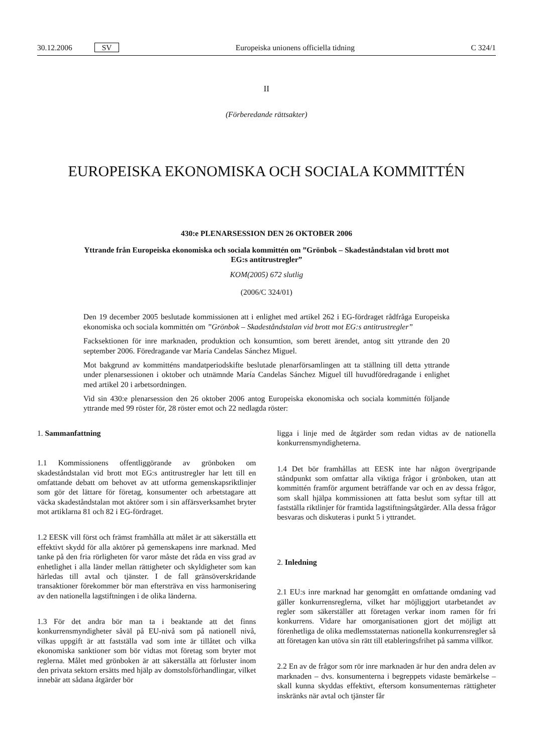30.12.2006 SV Europeiska unionens officiella tidning C 324/1
II
(Förberedande rättsakter)
EUROPEISKA EKONOMISKA OCH SOCIALA KOMMITTÉN
430:e PLENARSESSION DEN 26 OKTOBER 2006
Yttrande från Europeiska ekonomiska och sociala kommittén om ”Grönbok – Skadeståndstalan vid brott mot EG:s antitrustregler”
KOM(2005) 672 slutlig
(2006/C 324/01)
Den 19 december 2005 beslutade kommissionen att i enlighet med artikel 262 i EG-fördraget rådfråga Europeiska ekonomiska och sociala kommittén om ”Grönbok – Skadeståndstalan vid brott mot EG:s antitrustregler”
Facksektionen för inre marknaden, produktion och konsumtion, som berett ärendet, antog sitt yttrande den 20 september 2006. Föredragande var María Candelas Sánchez Miguel.
Mot bakgrund av kommitténs mandatperiodskifte beslutade plenarförsamlingen att ta ställning till detta yttrande under plenarsessionen i oktober och utnämnde María Candelas Sánchez Miguel till huvudföredragande i enlighet med artikel 20 i arbetsordningen.
Vid sin 430:e plenarsession den 26 oktober 2006 antog Europeiska ekonomiska och sociala kommittén följande yttrande med 99 röster för, 28 röster emot och 22 nedlagda röster:
1. Sammanfattning
1.1 Kommissionens offentliggörande av grönboken om skadeståndstalan vid brott mot EG:s antitrustregler har lett till en omfattande debatt om behovet av att utforma gemenskapsriktlinjer som gör det lättare för företag, konsumenter och arbetstagare att väcka skadeståndstalan mot aktörer som i sin affärsverksamhet bryter mot artiklarna 81 och 82 i EG-fördraget.
1.2 EESK vill först och främst framhålla att målet är att säkerställa ett effektivt skydd för alla aktörer på gemenskapens inre marknad. Med tanke på den fria rörligheten för varor måste det råda en viss grad av enhetlighet i alla länder mellan rättigheter och skyldigheter som kan härledas till avtal och tjänster. I de fall gränsöverskridande transaktioner förekommer bör man eftersträva en viss harmonisering av den nationella lagstiftningen i de olika länderna.
1.3 För det andra bör man ta i beaktande att det finns konkurrensmyndigheter såväl på EU-nivå som på nationell nivå, vilkas uppgift är att fastställa vad som inte är tillåtet och vilka ekonomiska sanktioner som bör vidtas mot företag som bryter mot reglerna. Målet med grönboken är att säkerställa att förluster inom den privata sektorn ersätts med hjälp av domstolsförhandlingar, vilket innebär att sådana åtgärder bör
ligga i linje med de åtgärder som redan vidtas av de nationella konkurrensmyndigheterna.
1.4 Det bör framhållas att EESK inte har någon övergripande ståndpunkt som omfattar alla viktiga frågor i grönboken, utan att kommittén framför argument beträffande var och en av dessa frågor, som skall hjälpa kommissionen att fatta beslut som syftar till att fastställa riktlinjer för framtida lagstiftningsåtgärder. Alla dessa frågor besvaras och diskuteras i punkt 5 i yttrandet.
2. Inledning
2.1 EU:s inre marknad har genomgått en omfattande omdaning vad gäller konkurrensreglerna, vilket har möjliggjort utarbetandet av regler som säkerställer att företagen verkar inom ramen för fri konkurrens. Vidare har omorganisationen gjort det möjligt att förenhetliga de olika medlemsstaternas nationella konkurrensregler så att företagen kan utöva sin rätt till etableringsfrihet på samma villkor.
2.2 En av de frågor som rör inre marknaden är hur den andra delen av marknaden – dvs. konsumenterna i begreppets vidaste bemärkelse – skall kunna skyddas effektivt, eftersom konsumenternas rättigheter inskränks när avtal och tjänster får